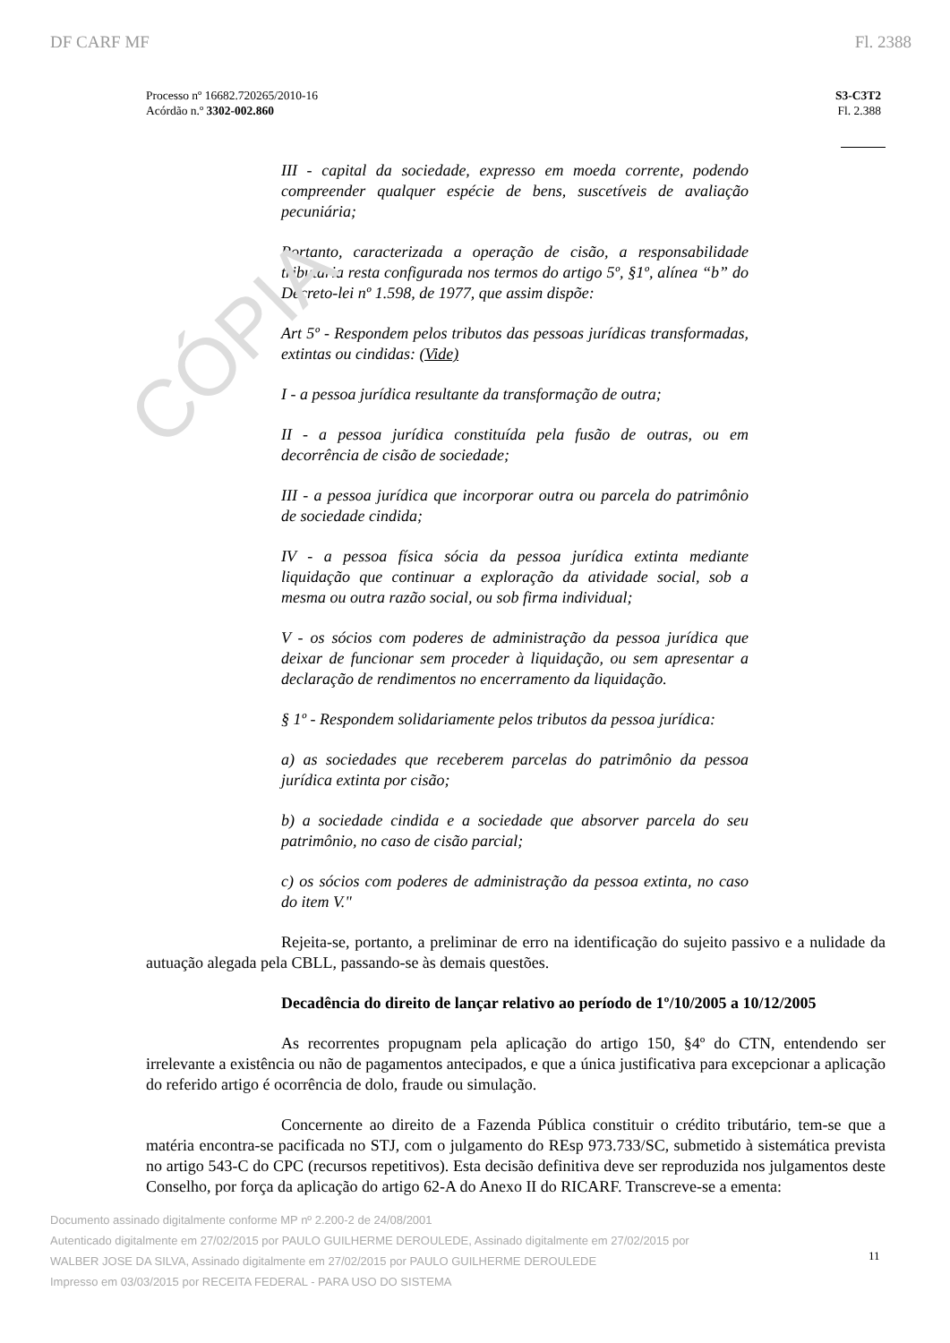CÓPIA
DF CARF MF Fl. 2388
Processo nº 16682.720265/2010-16
Acórdão n.º 3302-002.860
S3-C3T2
Fl. 2.388
III - capital da sociedade, expresso em moeda corrente, podendo compreender qualquer espécie de bens, suscetíveis de avaliação pecuniária;
Portanto, caracterizada a operação de cisão, a responsabilidade tributária resta configurada nos termos do artigo 5º, §1º, alínea “b” do Decreto-lei nº 1.598, de 1977, que assim dispõe:
Art 5º - Respondem pelos tributos das pessoas jurídicas transformadas, extintas ou cindidas: (Vide)
I - a pessoa jurídica resultante da transformação de outra;
II - a pessoa jurídica constituída pela fusão de outras, ou em decorrência de cisão de sociedade;
III - a pessoa jurídica que incorporar outra ou parcela do patrimônio de sociedade cindida;
IV - a pessoa física sócia da pessoa jurídica extinta mediante liquidação que continuar a exploração da atividade social, sob a mesma ou outra razão social, ou sob firma individual;
V - os sócios com poderes de administração da pessoa jurídica que deixar de funcionar sem proceder à liquidação, ou sem apresentar a declaração de rendimentos no encerramento da liquidação.
§ 1º - Respondem solidariamente pelos tributos da pessoa jurídica:
a) as sociedades que receberem parcelas do patrimônio da pessoa jurídica extinta por cisão;
b) a sociedade cindida e a sociedade que absorver parcela do seu patrimônio, no caso de cisão parcial;
c) os sócios com poderes de administração da pessoa extinta, no caso do item V."
Rejeita-se, portanto, a preliminar de erro na identificação do sujeito passivo e a nulidade da autuação alegada pela CBLL, passando-se às demais questões.
Decadência do direito de lançar relativo ao período de 1º/10/2005 a 10/12/2005
As recorrentes propugnam pela aplicação do artigo 150, §4º do CTN, entendendo ser irrelevante a existência ou não de pagamentos antecipados, e que a única justificativa para excepcionar a aplicação do referido artigo é ocorrência de dolo, fraude ou simulação.
Concernente ao direito de a Fazenda Pública constituir o crédito tributário, tem-se que a matéria encontra-se pacificada no STJ, com o julgamento do REsp 973.733/SC, submetido à sistemática prevista no artigo 543-C do CPC (recursos repetitivos). Esta decisão definitiva deve ser reproduzida nos julgamentos deste Conselho, por força da aplicação do artigo 62-A do Anexo II do RICARF. Transcreve-se a ementa:
Documento assinado digitalmente conforme MP nº 2.200-2 de 24/08/2001
Autenticado digitalmente em 27/02/2015 por PAULO GUILHERME DEROULEDE, Assinado digitalmente em 27/02/2015 por WALBER JOSE DA SILVA, Assinado digitalmente em 27/02/2015 por PAULO GUILHERME DEROULEDE
Impresso em 03/03/2015 por RECEITA FEDERAL - PARA USO DO SISTEMA
11